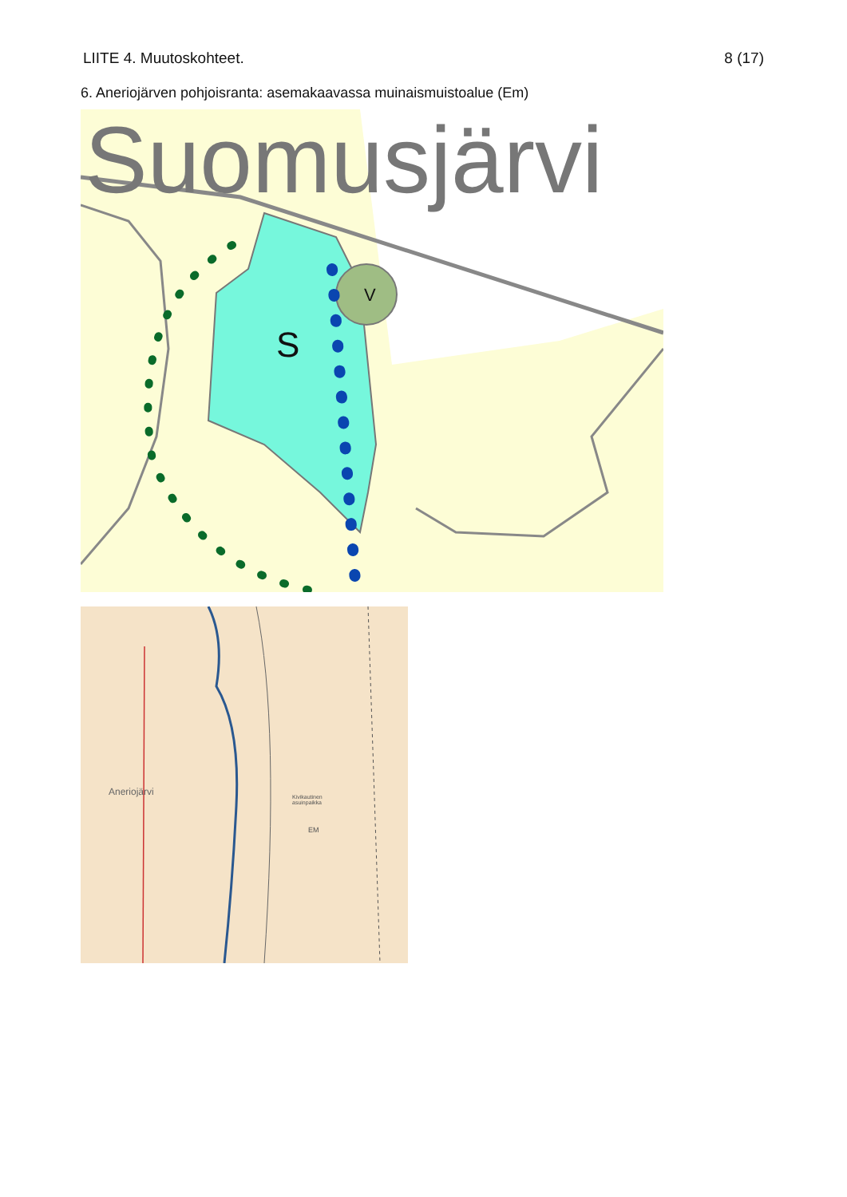LIITE 4. Muutoskohteet. 8 (17)
6. Aneriojärven pohjoisranta: asemakaavassa muinaismuistoalue (Em)
Suomusjärvi
S
V
Aneriojärvi
Kivikautinen
asuinpaikka
EM